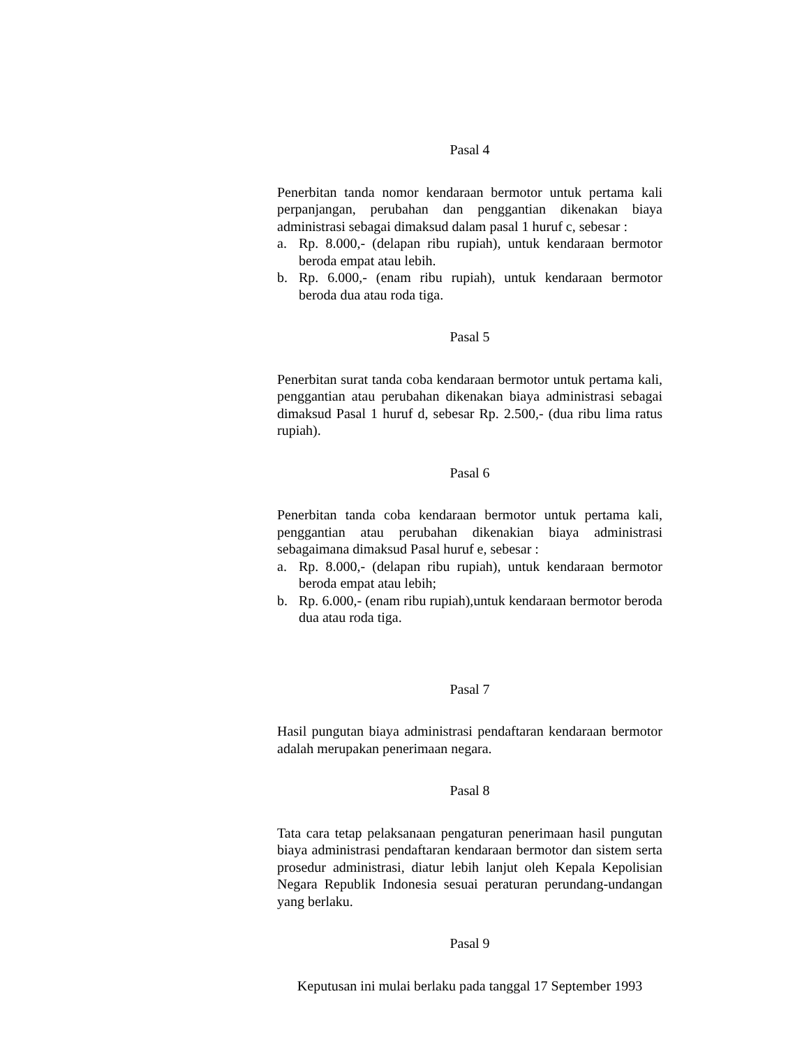Pasal 4
Penerbitan tanda nomor kendaraan bermotor untuk pertama kali perpanjangan, perubahan dan penggantian dikenakan biaya administrasi sebagai dimaksud dalam pasal 1 huruf c, sebesar :
a. Rp. 8.000,- (delapan ribu rupiah), untuk kendaraan bermotor beroda empat atau lebih.
b. Rp. 6.000,- (enam ribu rupiah), untuk kendaraan bermotor beroda dua atau roda tiga.
Pasal 5
Penerbitan surat tanda coba kendaraan bermotor untuk pertama kali, penggantian atau perubahan dikenakan biaya administrasi sebagai dimaksud Pasal 1 huruf d, sebesar Rp. 2.500,- (dua ribu lima ratus rupiah).
Pasal 6
Penerbitan tanda coba kendaraan bermotor untuk pertama kali, penggantian atau perubahan dikenakian biaya administrasi sebagaimana dimaksud Pasal huruf e, sebesar :
a. Rp. 8.000,- (delapan ribu rupiah), untuk kendaraan bermotor beroda empat atau lebih;
b. Rp. 6.000,- (enam ribu rupiah),untuk kendaraan bermotor beroda dua atau roda tiga.
Pasal 7
Hasil pungutan biaya administrasi pendaftaran kendaraan bermotor adalah merupakan penerimaan negara.
Pasal 8
Tata cara tetap pelaksanaan pengaturan penerimaan hasil pungutan biaya administrasi pendaftaran kendaraan bermotor dan sistem serta prosedur administrasi, diatur lebih lanjut oleh Kepala Kepolisian Negara Republik Indonesia sesuai peraturan perundang-undangan yang berlaku.
Pasal 9
Keputusan ini mulai berlaku pada tanggal 17 September 1993